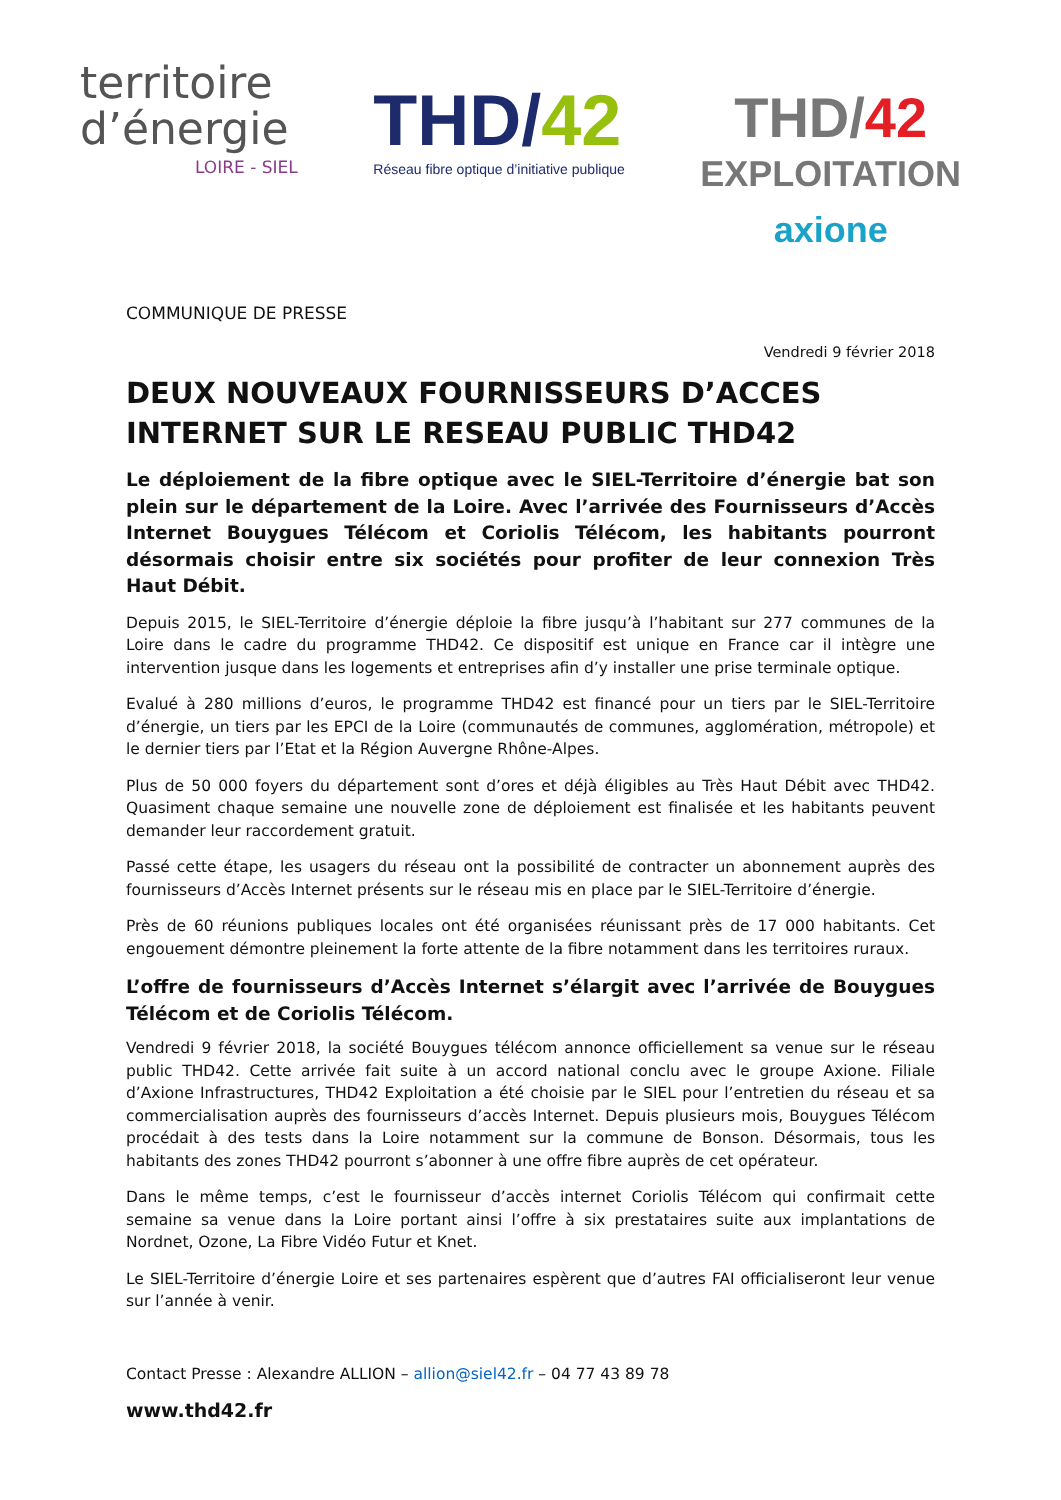territoire
d’énergie
LOIRE - SIEL
THD/42
Réseau fibre optique d’initiative publique
THD/42
EXPLOITATION
axione
COMMUNIQUE DE PRESSE
Vendredi 9 février 2018
DEUX NOUVEAUX FOURNISSEURS D’ACCES INTERNET SUR LE RESEAU PUBLIC THD42
Le déploiement de la fibre optique avec le SIEL-Territoire d’énergie bat son plein sur le département de la Loire. Avec l’arrivée des Fournisseurs d’Accès Internet Bouygues Télécom et Coriolis Télécom, les habitants pourront désormais choisir entre six sociétés pour profiter de leur connexion Très Haut Débit.
Depuis 2015, le SIEL-Territoire d’énergie déploie la fibre jusqu’à l’habitant sur 277 communes de la Loire dans le cadre du programme THD42. Ce dispositif est unique en France car il intègre une intervention jusque dans les logements et entreprises afin d’y installer une prise terminale optique.
Evalué à 280 millions d’euros, le programme THD42 est financé pour un tiers par le SIEL-Territoire d’énergie, un tiers par les EPCI de la Loire (communautés de communes, agglomération, métropole) et le dernier tiers par l’Etat et la Région Auvergne Rhône-Alpes.
Plus de 50 000 foyers du département sont d’ores et déjà éligibles au Très Haut Débit avec THD42. Quasiment chaque semaine une nouvelle zone de déploiement est finalisée et les habitants peuvent demander leur raccordement gratuit.
Passé cette étape, les usagers du réseau ont la possibilité de contracter un abonnement auprès des fournisseurs d’Accès Internet présents sur le réseau mis en place par le SIEL-Territoire d’énergie.
Près de 60 réunions publiques locales ont été organisées réunissant près de 17 000 habitants. Cet engouement démontre pleinement la forte attente de la fibre notamment dans les territoires ruraux.
L’offre de fournisseurs d’Accès Internet s’élargit avec l’arrivée de Bouygues Télécom et de Coriolis Télécom.
Vendredi 9 février 2018, la société Bouygues télécom annonce officiellement sa venue sur le réseau public THD42. Cette arrivée fait suite à un accord national conclu avec le groupe Axione. Filiale d’Axione Infrastructures, THD42 Exploitation a été choisie par le SIEL pour l’entretien du réseau et sa commercialisation auprès des fournisseurs d’accès Internet. Depuis plusieurs mois, Bouygues Télécom procédait à des tests dans la Loire notamment sur la commune de Bonson. Désormais, tous les habitants des zones THD42 pourront s’abonner à une offre fibre auprès de cet opérateur.
Dans le même temps, c’est le fournisseur d’accès internet Coriolis Télécom qui confirmait cette semaine sa venue dans la Loire portant ainsi l’offre à six prestataires suite aux implantations de Nordnet, Ozone, La Fibre Vidéo Futur et Knet.
Le SIEL-Territoire d’énergie Loire et ses partenaires espèrent que d’autres FAI officialiseront leur venue sur l’année à venir.
Contact Presse : Alexandre ALLION – allion@siel42.fr – 04 77 43 89 78
www.thd42.fr